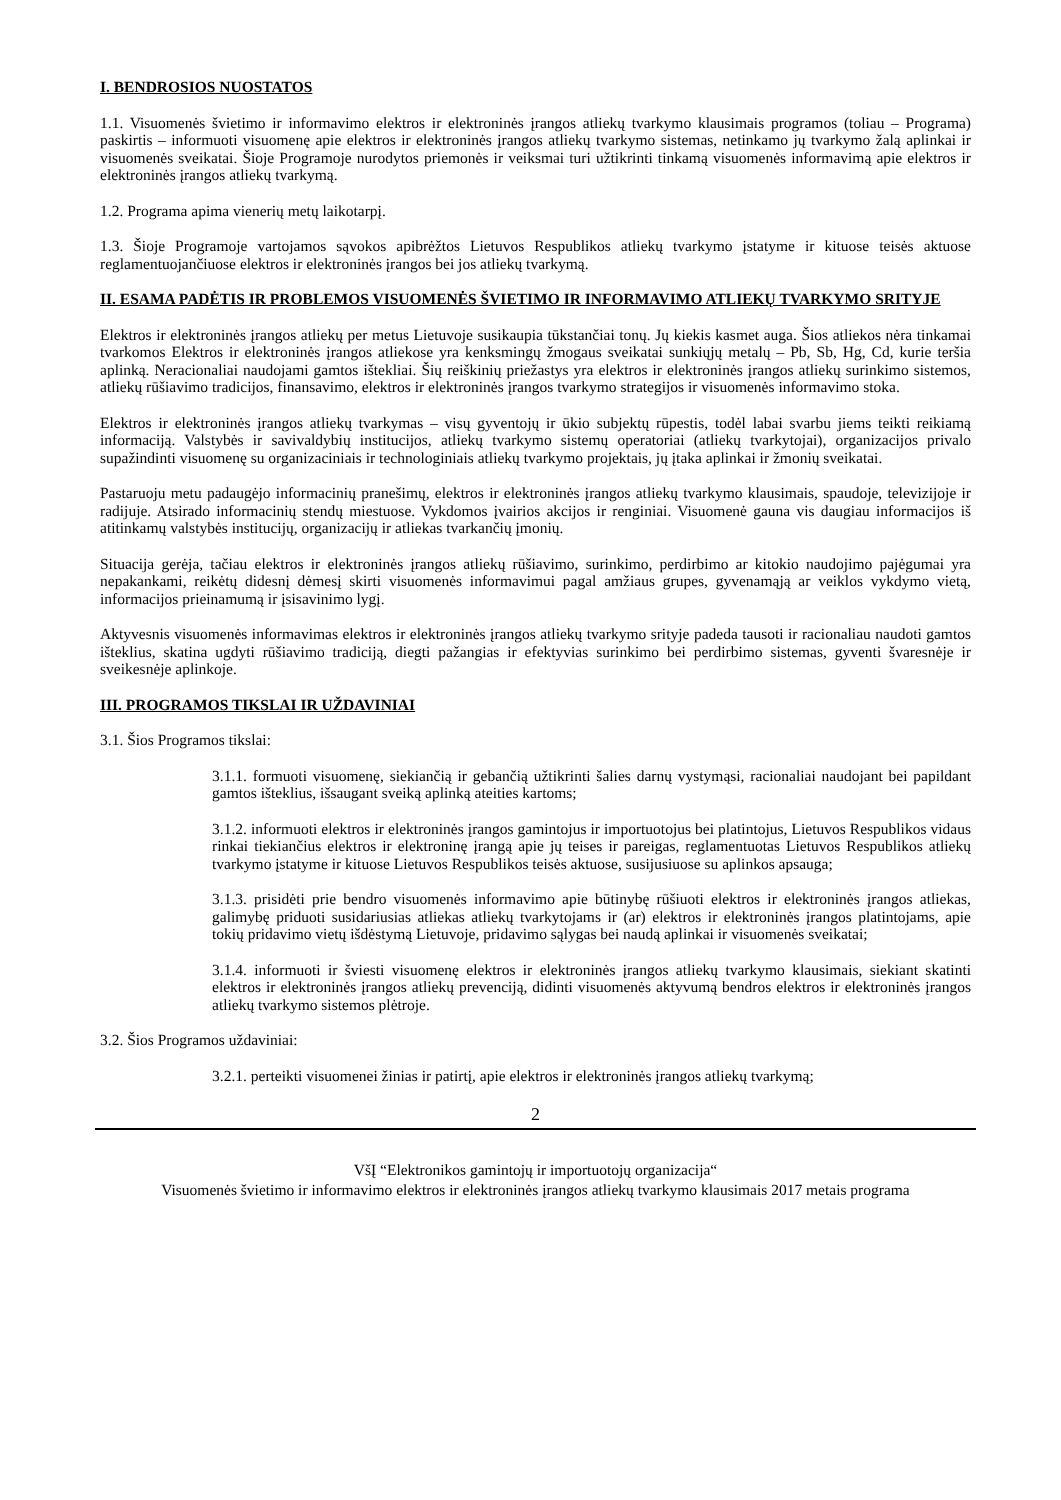I. BENDROSIOS NUOSTATOS
1.1. Visuomenės švietimo ir informavimo elektros ir elektroninės įrangos atliekų tvarkymo klausimais programos (toliau – Programa) paskirtis – informuoti visuomenę apie elektros ir elektroninės įrangos atliekų tvarkymo sistemas, netinkamo jų tvarkymo žalą aplinkai ir visuomenės sveikatai. Šioje Programoje nurodytos priemonės ir veiksmai turi užtikrinti tinkamą visuomenės informavimą apie elektros ir elektroninės įrangos atliekų tvarkymą.
1.2. Programa apima vienerių metų laikotarpį.
1.3. Šioje Programoje vartojamos sąvokos apibrėžtos Lietuvos Respublikos atliekų tvarkymo įstatyme ir kituose teisės aktuose reglamentuojančiuose elektros ir elektroninės įrangos bei jos atliekų tvarkymą.
II. ESAMA PADĖTIS IR PROBLEMOS VISUOMENĖS ŠVIETIMO IR INFORMAVIMO ATLIEKŲ TVARKYMO SRITYJE
Elektros ir elektroninės įrangos atliekų per metus Lietuvoje susikaupia tūkstančiai tonų. Jų kiekis kasmet auga. Šios atliekos nėra tinkamai tvarkomos Elektros ir elektroninės įrangos atliekose yra kenksmingų žmogaus sveikatai sunkiųjų metalų – Pb, Sb, Hg, Cd, kurie teršia aplinką. Neracionaliai naudojami gamtos ištekliai. Šių reiškinių priežastys yra elektros ir elektroninės įrangos atliekų surinkimo sistemos, atliekų rūšiavimo tradicijos, finansavimo, elektros ir elektroninės įrangos tvarkymo strategijos ir visuomenės informavimo stoka.
Elektros ir elektroninės įrangos atliekų tvarkymas – visų gyventojų ir ūkio subjektų rūpestis, todėl labai svarbu jiems teikti reikiamą informaciją. Valstybės ir savivaldybių institucijos, atliekų tvarkymo sistemų operatoriai (atliekų tvarkytojai), organizacijos privalo supažindinti visuomenę su organizaciniais ir technologiniais atliekų tvarkymo projektais, jų įtaka aplinkai ir žmonių sveikatai.
Pastaruoju metu padaugėjo informacinių pranešimų, elektros ir elektroninės įrangos atliekų tvarkymo klausimais, spaudoje, televizijoje ir radijuje. Atsirado informacinių stendų miestuose. Vykdomos įvairios akcijos ir renginiai. Visuomenė gauna vis daugiau informacijos iš atitinkamų valstybės institucijų, organizacijų ir atliekas tvarkančių įmonių.
Situacija gerėja, tačiau elektros ir elektroninės įrangos atliekų rūšiavimo, surinkimo, perdirbimo ar kitokio naudojimo pajėgumai yra nepakankami, reikėtų didesnį dėmesį skirti visuomenės informavimui pagal amžiaus grupes, gyvenamąją ar veiklos vykdymo vietą, informacijos prieinamumą ir įsisavinimo lygį.
Aktyvesnis visuomenės informavimas elektros ir elektroninės įrangos atliekų tvarkymo srityje padeda tausoti ir racionaliau naudoti gamtos išteklius, skatina ugdyti rūšiavimo tradiciją, diegti pažangias ir efektyvias surinkimo bei perdirbimo sistemas, gyventi švaresnėje ir sveikesnėje aplinkoje.
III. PROGRAMOS TIKSLAI IR UŽDAVINIAI
3.1. Šios Programos tikslai:
3.1.1. formuoti visuomenę, siekiančią ir gebančią užtikrinti šalies darnų vystymąsi, racionaliai naudojant bei papildant gamtos išteklius, išsaugant sveiką aplinką ateities kartoms;
3.1.2. informuoti elektros ir elektroninės įrangos gamintojus ir importuotojus bei platintojus, Lietuvos Respublikos vidaus rinkai tiekiančius elektros ir elektroninę įrangą apie jų teises ir pareigas, reglamentuotas Lietuvos Respublikos atliekų tvarkymo įstatyme ir kituose Lietuvos Respublikos teisės aktuose, susijusiuose su aplinkos apsauga;
3.1.3. prisidėti prie bendro visuomenės informavimo apie būtinybę rūšiuoti elektros ir elektroninės įrangos atliekas, galimybę priduoti susidariusias atliekas atliekų tvarkytojams ir (ar) elektros ir elektroninės įrangos platintojams, apie tokių pridavimo vietų išdėstymą Lietuvoje, pridavimo sąlygas bei naudą aplinkai ir visuomenės sveikatai;
3.1.4. informuoti ir šviesti visuomenę elektros ir elektroninės įrangos atliekų tvarkymo klausimais, siekiant skatinti elektros ir elektroninės įrangos atliekų prevenciją, didinti visuomenės aktyvumą bendros elektros ir elektroninės įrangos atliekų tvarkymo sistemos plėtroje.
3.2. Šios Programos uždaviniai:
3.2.1. perteikti visuomenei žinias ir patirtį, apie elektros ir elektroninės įrangos atliekų tvarkymą;
2
VšĮ “Elektronikos gamintojų ir importuotojų organizacija“
Visuomenės švietimo ir informavimo elektros ir elektroninės įrangos atliekų tvarkymo klausimais 2017 metais programa